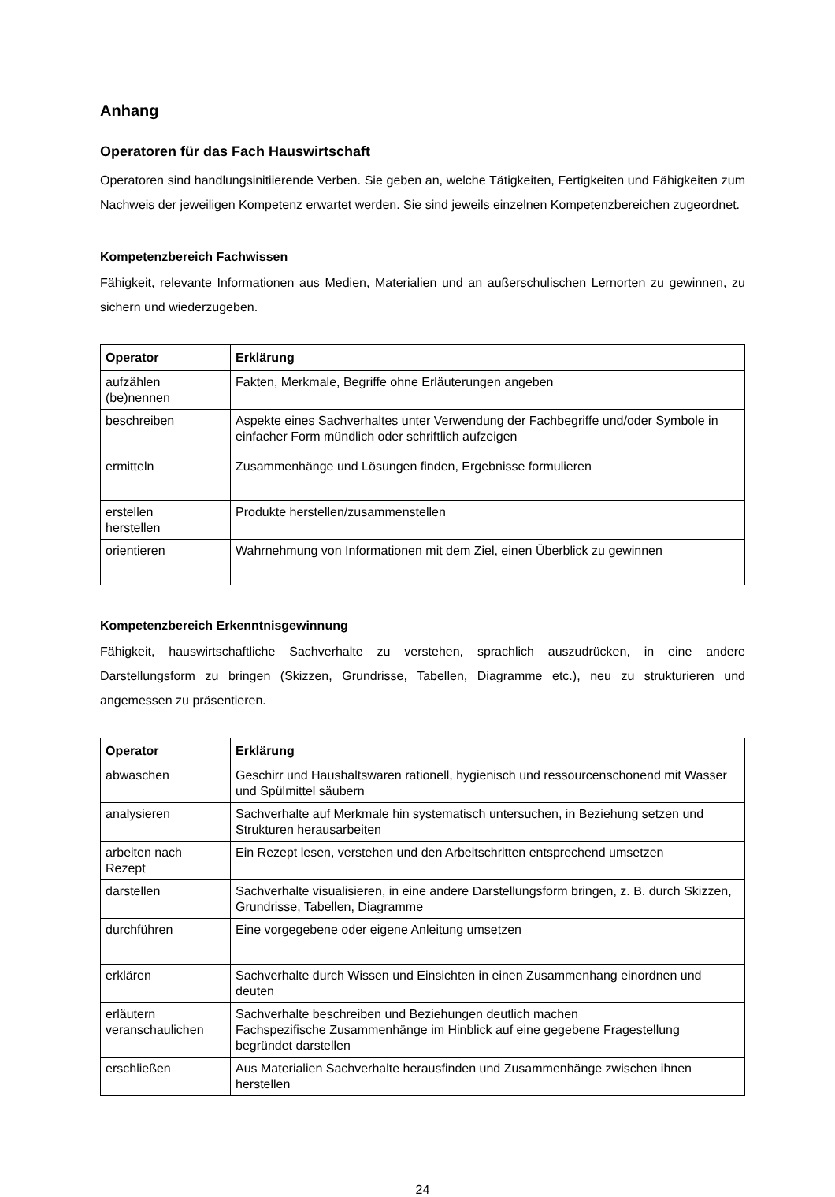Anhang
Operatoren für das Fach Hauswirtschaft
Operatoren sind handlungsinitiierende Verben. Sie geben an, welche Tätigkeiten, Fertigkeiten und Fähigkeiten zum Nachweis der jeweiligen Kompetenz erwartet werden. Sie sind jeweils einzelnen Kompetenzbereichen zugeordnet.
Kompetenzbereich Fachwissen
Fähigkeit, relevante Informationen aus Medien, Materialien und an außerschulischen Lernorten zu gewinnen, zu sichern und wiederzugeben.
| Operator | Erklärung |
| --- | --- |
| aufzählen (be)nennen | Fakten, Merkmale, Begriffe ohne Erläuterungen angeben |
| beschreiben | Aspekte eines Sachverhaltes unter Verwendung der Fachbegriffe und/oder Symbole in einfacher Form mündlich oder schriftlich aufzeigen |
| ermitteln | Zusammenhänge und Lösungen finden, Ergebnisse formulieren |
| erstellen herstellen | Produkte herstellen/zusammenstellen |
| orientieren | Wahrnehmung von Informationen mit dem Ziel, einen Überblick zu gewinnen |
Kompetenzbereich Erkenntnisgewinnung
Fähigkeit, hauswirtschaftliche Sachverhalte zu verstehen, sprachlich auszudrücken, in eine andere Darstellungsform zu bringen (Skizzen, Grundrisse, Tabellen, Diagramme etc.), neu zu strukturieren und angemessen zu präsentieren.
| Operator | Erklärung |
| --- | --- |
| abwaschen | Geschirr und Haushaltswaren rationell, hygienisch und ressourcenschonend mit Wasser und Spülmittel säubern |
| analysieren | Sachverhalte auf Merkmale hin systematisch untersuchen, in Beziehung setzen und Strukturen herausarbeiten |
| arbeiten nach Rezept | Ein Rezept lesen, verstehen und den Arbeitschritten entsprechend umsetzen |
| darstellen | Sachverhalte visualisieren, in eine andere Darstellungsform bringen, z. B. durch Skizzen, Grundrisse, Tabellen, Diagramme |
| durchführen | Eine vorgegebene oder eigene Anleitung umsetzen |
| erklären | Sachverhalte durch Wissen und Einsichten in einen Zusammenhang einordnen und deuten |
| erläutern veranschaulichen | Sachverhalte beschreiben und Beziehungen deutlich machen Fachspezifische Zusammenhänge im Hinblick auf eine gegebene Fragestellung begründet darstellen |
| erschließen | Aus Materialien Sachverhalte herausfinden und Zusammenhänge zwischen ihnen herstellen |
24